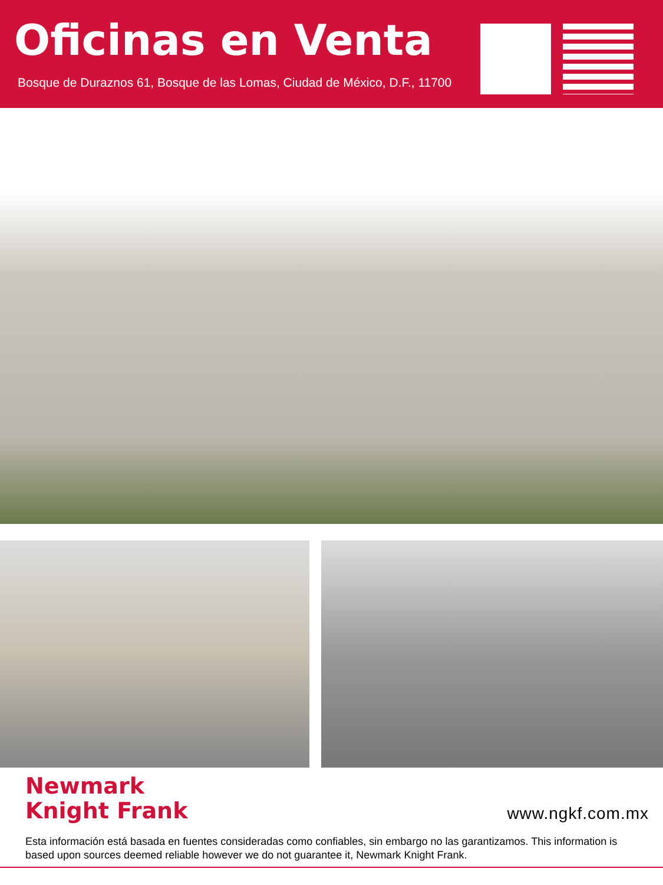Oficinas en Venta
Bosque de Duraznos 61, Bosque de las Lomas, Ciudad de México, D.F., 11700
Newmark
Knight Frank
www.ngkf.com.mx
Esta información está basada en fuentes consideradas como confiables, sin embargo no las garantizamos. This information is based upon sources deemed reliable however we do not guarantee it, Newmark Knight Frank.